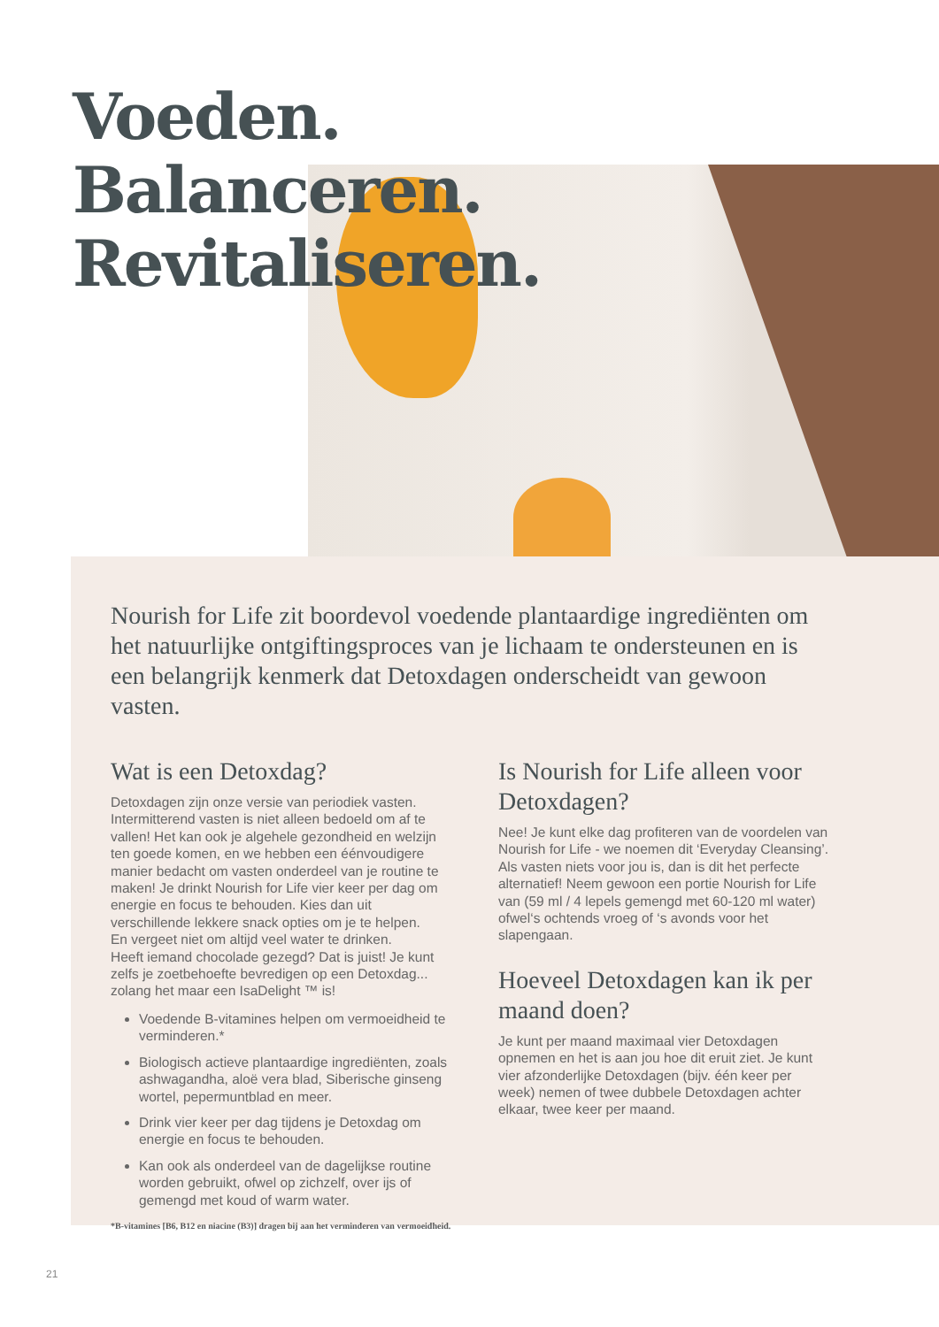Voeden.
Balanceren.
Revitaliseren.
Nourish for Life zit boordevol voedende plantaardige ingrediënten om het natuurlijke ontgiftingsproces van je lichaam te ondersteunen en is een belangrijk kenmerk dat Detoxdagen onderscheidt van gewoon vasten.
Wat is een Detoxdag?
Detoxdagen zijn onze versie van periodiek vasten. Intermitterend vasten is niet alleen bedoeld om af te vallen! Het kan ook je algehele gezondheid en welzijn ten goede komen, en we hebben een éénvoudigere manier bedacht om vasten onderdeel van je routine te maken! Je drinkt Nourish for Life vier keer per dag om energie en focus te behouden. Kies dan uit verschillende lekkere snack opties om je te helpen.
En vergeet niet om altijd veel water te drinken.
Heeft iemand chocolade gezegd? Dat is juist! Je kunt zelfs je zoetbehoefte bevredigen op een Detoxdag... zolang het maar een IsaDelight ™ is!
Voedende B-vitamines helpen om vermoeidheid te verminderen.*
Biologisch actieve plantaardige ingrediënten, zoals ashwagandha, aloë vera blad, Siberische ginseng wortel, pepermuntblad en meer.
Drink vier keer per dag tijdens je Detoxdag om energie en focus te behouden.
Kan ook als onderdeel van de dagelijkse routine worden gebruikt, ofwel op zichzelf, over ijs of gemengd met koud of warm water.
*B-vitamines [B6, B12 en niacine (B3)] dragen bij aan het verminderen van vermoeidheid.
Is Nourish for Life alleen voor Detoxdagen?
Nee! Je kunt elke dag profiteren van de voordelen van Nourish for Life - we noemen dit ‘Everyday Cleansing’. Als vasten niets voor jou is, dan is dit het perfecte alternatief! Neem gewoon een portie Nourish for Life van (59 ml / 4 lepels gemengd met 60-120 ml water) ofwel‘s ochtends vroeg of ‘s avonds voor het slapengaan.
Hoeveel Detoxdagen kan ik per maand doen?
Je kunt per maand maximaal vier Detoxdagen opnemen en het is aan jou hoe dit eruit ziet. Je kunt vier afzonderlijke Detoxdagen (bijv. één keer per week) nemen of twee dubbele Detoxdagen achter elkaar, twee keer per maand.
21